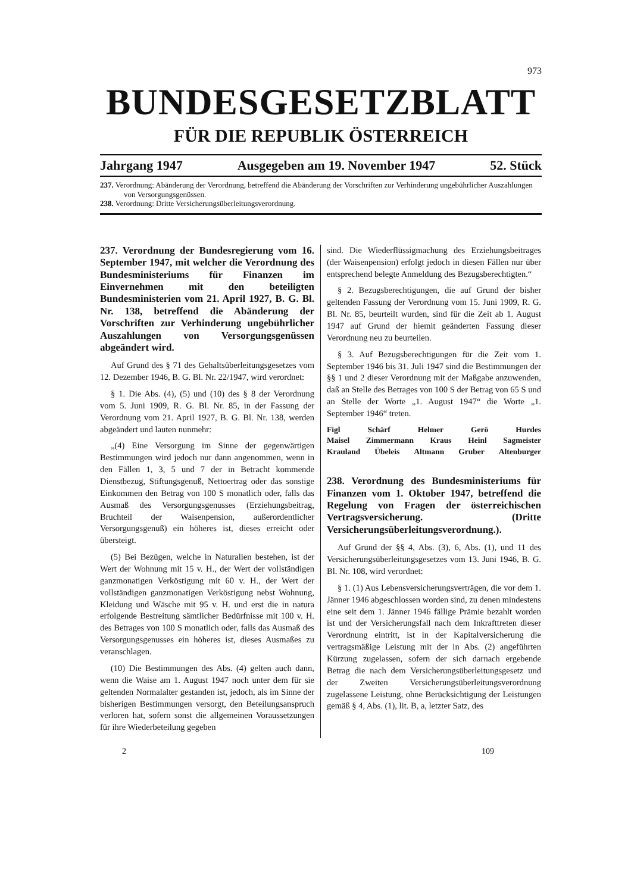973
BUNDESGESETZBLATT
FÜR DIE REPUBLIK ÖSTERREICH
Jahrgang 1947 Ausgegeben am 19. November 1947 52. Stück
237. Verordnung: Abänderung der Verordnung, betreffend die Abänderung der Vorschriften zur Verhinderung ungebührlicher Auszahlungen von Versorgungsgenüssen.
238. Verordnung: Dritte Versicherungsüberleitungsverordnung.
237. Verordnung der Bundesregierung vom 16. September 1947, mit welcher die Verordnung des Bundesministeriums für Finanzen im Einvernehmen mit den beteiligten Bundesministerien vom 21. April 1927, B. G. Bl. Nr. 138, betreffend die Abänderung der Vorschriften zur Verhinderung ungebührlicher Auszahlungen von Versorgungsgenüssen abgeändert wird.
Auf Grund des § 71 des Gehaltsüberleitungsgesetzes vom 12. Dezember 1946, B. G. Bl. Nr. 22/1947, wird verordnet:
§ 1. Die Abs. (4), (5) und (10) des § 8 der Verordnung vom 5. Juni 1909, R. G. Bl. Nr. 85, in der Fassung der Verordnung vom 21. April 1927, B. G. Bl. Nr. 138, werden abgeändert und lauten nunmehr:
„(4) Eine Versorgung im Sinne der gegenwärtigen Bestimmungen wird jedoch nur dann angenommen, wenn in den Fällen 1, 3, 5 und 7 der in Betracht kommende Dienstbezug, Stiftungsgenuß, Nettoertrag oder das sonstige Einkommen den Betrag von 100 S monatlich oder, falls das Ausmaß des Versorgungsgenusses (Erziehungsbeitrag, Bruchteil der Waisenpension, außerordentlicher Versorgungsgenuß) ein höheres ist, dieses erreicht oder übersteigt.
(5) Bei Bezügen, welche in Naturalien bestehen, ist der Wert der Wohnung mit 15 v. H., der Wert der vollständigen ganzmonatigen Verköstigung mit 60 v. H., der Wert der vollständigen ganzmonatigen Verköstigung nebst Wohnung, Kleidung und Wäsche mit 95 v. H. und erst die in natura erfolgende Bestreitung sämtlicher Bedürfnisse mit 100 v. H. des Betrages von 100 S monatlich oder, falls das Ausmaß des Versorgungsgenusses ein höheres ist, dieses Ausmaßes zu veranschlagen.
(10) Die Bestimmungen des Abs. (4) gelten auch dann, wenn die Waise am 1. August 1947 noch unter dem für sie geltenden Normalalter gestanden ist, jedoch, als im Sinne der bisherigen Bestimmungen versorgt, den Beteilungsanspruch verloren hat, sofern sonst die allgemeinen Voraussetzungen für ihre Wiederbeteilung gegeben
sind. Die Wiederflüssigmachung des Erziehungsbeitrages (der Waisenpension) erfolgt jedoch in diesen Fällen nur über entsprechend belegte Anmeldung des Bezugsberechtigten.“
§ 2. Bezugsberechtigungen, die auf Grund der bisher geltenden Fassung der Verordnung vom 15. Juni 1909, R. G. Bl. Nr. 85, beurteilt wurden, sind für die Zeit ab 1. August 1947 auf Grund der hiemit geänderten Fassung dieser Verordnung neu zu beurteilen.
§ 3. Auf Bezugsberechtigungen für die Zeit vom 1. September 1946 bis 31. Juli 1947 sind die Bestimmungen der §§ 1 und 2 dieser Verordnung mit der Maßgabe anzuwenden, daß an Stelle des Betrages von 100 S der Betrag von 65 S und an Stelle der Worte „1. August 1947“ die Worte „1. September 1946“ treten.
Figl Schärf Helmer Gerö Hurdes
Maisel Zimmermann Kraus Heinl Sagmeister
Krauland Übeleis Altmann Gruber Altenburger
238. Verordnung des Bundesministeriums für Finanzen vom 1. Oktober 1947, betreffend die Regelung von Fragen der österreichischen Vertragsversicherung. (Dritte Versicherungsüberleitungsverordnung.).
Auf Grund der §§ 4, Abs. (3), 6, Abs. (1), und 11 des Versicherungsüberleitungsgesetzes vom 13. Juni 1946, B. G. Bl. Nr. 108, wird verordnet:
§ 1. (1) Aus Lebensversicherungsverträgen, die vor dem 1. Jänner 1946 abgeschlossen worden sind, zu denen mindestens eine seit dem 1. Jänner 1946 fällige Prämie bezahlt worden ist und der Versicherungsfall nach dem Inkrafttreten dieser Verordnung eintritt, ist in der Kapitalversicherung die vertragsmäßige Leistung mit der in Abs. (2) angeführten Kürzung zugelassen, sofern der sich darnach ergebende Betrag die nach dem Versicherungsüberleitungsgesetz und der Zweiten Versicherungsüberleitungsverordnung zugelassene Leistung, ohne Berücksichtigung der Leistungen gemäß § 4, Abs. (1), lit. B, a, letzter Satz, des
2 109